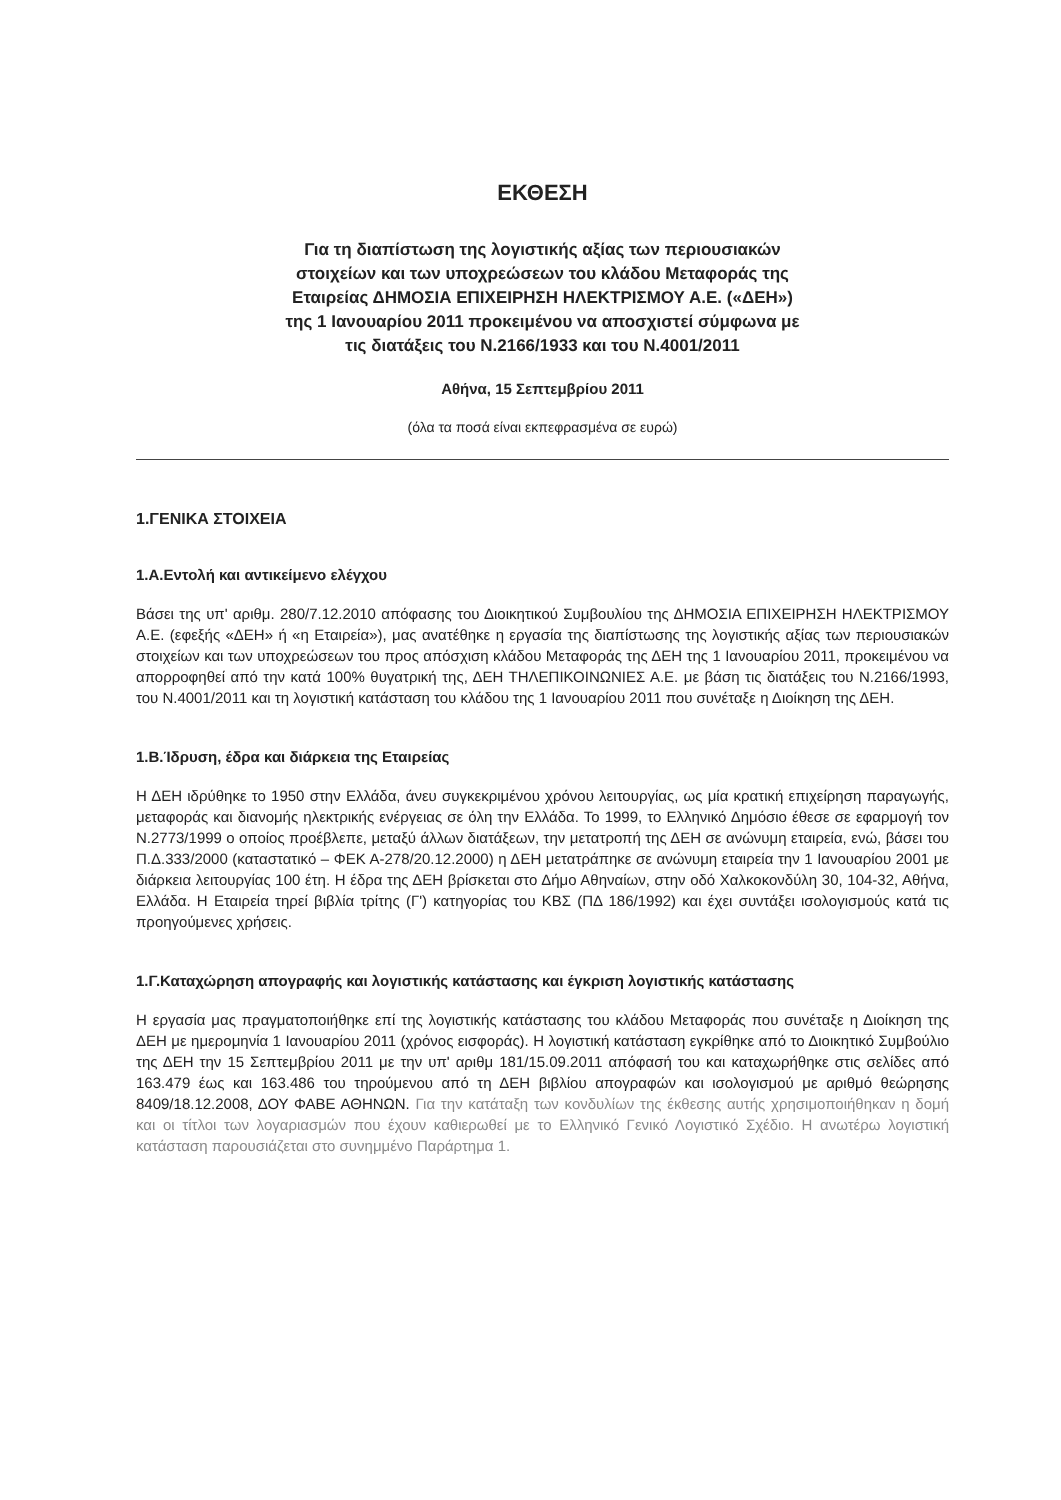ΕΚΘΕΣΗ
Για τη διαπίστωση της λογιστικής αξίας των περιουσιακών
στοιχείων και των υποχρεώσεων του κλάδου Μεταφοράς της
Εταιρείας ΔΗΜΟΣΙΑ ΕΠΙΧΕΙΡΗΣΗ ΗΛΕΚΤΡΙΣΜΟΥ Α.Ε. («ΔΕΗ»)
της 1 Ιανουαρίου 2011 προκειμένου να αποσχιστεί σύμφωνα με
τις διατάξεις του Ν.2166/1933 και του Ν.4001/2011
Αθήνα, 15 Σεπτεμβρίου 2011
(όλα τα ποσά είναι εκπεφρασμένα σε ευρώ)
1.ΓΕΝΙΚΑ ΣΤΟΙΧΕΙΑ
1.Α.Εντολή και αντικείμενο ελέγχου
Βάσει της υπ' αριθμ. 280/7.12.2010 απόφασης του Διοικητικού Συμβουλίου της ΔΗΜΟΣΙΑ ΕΠΙΧΕΙΡΗΣΗ ΗΛΕΚΤΡΙΣΜΟΥ Α.Ε. (εφεξής «ΔΕΗ» ή «η Εταιρεία»), μας ανατέθηκε η εργασία της διαπίστωσης της λογιστικής αξίας των περιουσιακών στοιχείων και των υποχρεώσεων του προς απόσχιση κλάδου Μεταφοράς της ΔΕΗ της 1 Ιανουαρίου 2011, προκειμένου να απορροφηθεί από την κατά 100% θυγατρική της, ΔΕΗ ΤΗΛΕΠΙΚΟΙΝΩΝΙΕΣ Α.Ε. με βάση τις διατάξεις του Ν.2166/1993, του Ν.4001/2011 και τη λογιστική κατάσταση του κλάδου της 1 Ιανουαρίου 2011 που συνέταξε η Διοίκηση της ΔΕΗ.
1.Β.Ίδρυση, έδρα και διάρκεια της Εταιρείας
Η ΔΕΗ ιδρύθηκε το 1950 στην Ελλάδα, άνευ συγκεκριμένου χρόνου λειτουργίας, ως μία κρατική επιχείρηση παραγωγής, μεταφοράς και διανομής ηλεκτρικής ενέργειας σε όλη την Ελλάδα. Το 1999, το Ελληνικό Δημόσιο έθεσε σε εφαρμογή τον Ν.2773/1999 ο οποίος προέβλεπε, μεταξύ άλλων διατάξεων, την μετατροπή της ΔΕΗ σε ανώνυμη εταιρεία, ενώ, βάσει του Π.Δ.333/2000 (καταστατικό – ΦΕΚ Α-278/20.12.2000) η ΔΕΗ μετατράπηκε σε ανώνυμη εταιρεία την 1 Ιανουαρίου 2001 με διάρκεια λειτουργίας 100 έτη. Η έδρα της ΔΕΗ βρίσκεται στο Δήμο Αθηναίων, στην οδό Χαλκοκονδύλη 30, 104-32, Αθήνα, Ελλάδα. Η Εταιρεία τηρεί βιβλία τρίτης (Γ') κατηγορίας του ΚΒΣ (ΠΔ 186/1992) και έχει συντάξει ισολογισμούς κατά τις προηγούμενες χρήσεις.
1.Γ.Καταχώρηση απογραφής και λογιστικής κατάστασης και έγκριση λογιστικής κατάστασης
Η εργασία μας πραγματοποιήθηκε επί της λογιστικής κατάστασης του κλάδου Μεταφοράς που συνέταξε η Διοίκηση της ΔΕΗ με ημερομηνία 1 Ιανουαρίου 2011 (χρόνος εισφοράς). Η λογιστική κατάσταση εγκρίθηκε από το Διοικητικό Συμβούλιο της ΔΕΗ την 15 Σεπτεμβρίου 2011 με την υπ' αριθμ 181/15.09.2011 απόφασή του και καταχωρήθηκε στις σελίδες από 163.479 έως και 163.486 του τηρούμενου από τη ΔΕΗ βιβλίου απογραφών και ισολογισμού με αριθμό θεώρησης 8409/18.12.2008, ΔΟΥ ΦΑΒΕ ΑΘΗΝΩΝ. Για την κατάταξη των κονδυλίων της έκθεσης αυτής χρησιμοποιήθηκαν η δομή και οι τίτλοι των λογαριασμών που έχουν καθιερωθεί με το Ελληνικό Γενικό Λογιστικό Σχέδιο. Η ανωτέρω λογιστική κατάσταση παρουσιάζεται στο συνημμένο Παράρτημα 1.